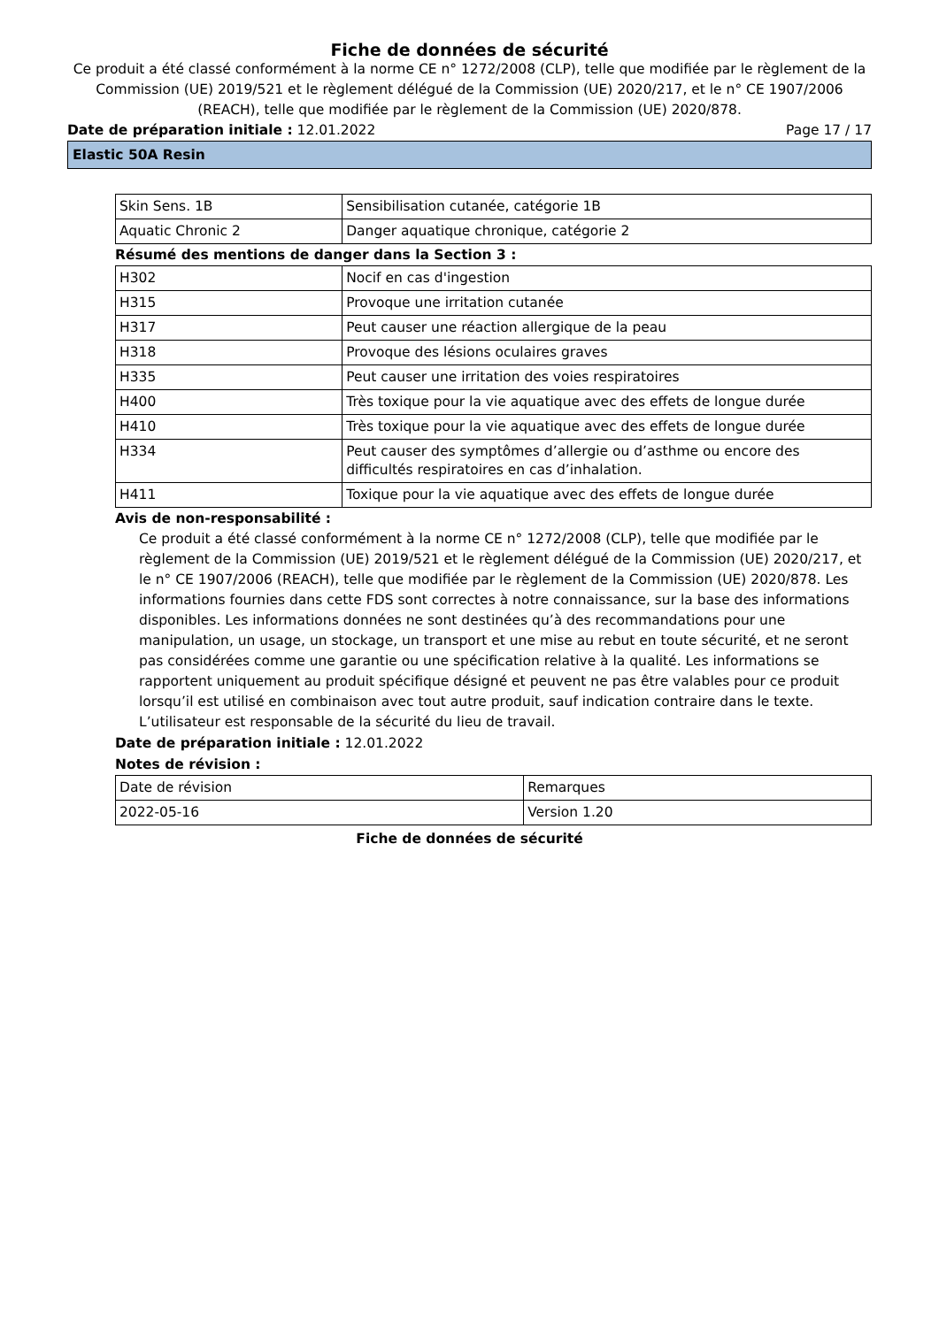Fiche de données de sécurité
Ce produit a été classé conformément à la norme CE n° 1272/2008 (CLP), telle que modifiée par le règlement de la Commission (UE) 2019/521 et le règlement délégué de la Commission (UE) 2020/217, et le n° CE 1907/2006 (REACH), telle que modifiée par le règlement de la Commission (UE) 2020/878.
Date de préparation initiale : 12.01.2022 Page 17 / 17
Elastic 50A Resin
| Skin Sens. 1B | Sensibilisation cutanée, catégorie 1B |
| Aquatic Chronic 2 | Danger aquatique chronique, catégorie 2 |
Résumé des mentions de danger dans la Section 3 :
| H302 | Nocif en cas d'ingestion |
| H315 | Provoque une irritation cutanée |
| H317 | Peut causer une réaction allergique de la peau |
| H318 | Provoque des lésions oculaires graves |
| H335 | Peut causer une irritation des voies respiratoires |
| H400 | Très toxique pour la vie aquatique avec des effets de longue durée |
| H410 | Très toxique pour la vie aquatique avec des effets de longue durée |
| H334 | Peut causer des symptômes d’allergie ou d’asthme ou encore des difficultés respiratoires en cas d’inhalation. |
| H411 | Toxique pour la vie aquatique avec des effets de longue durée |
Avis de non-responsabilité :
Ce produit a été classé conformément à la norme CE n° 1272/2008 (CLP), telle que modifiée par le règlement de la Commission (UE) 2019/521 et le règlement délégué de la Commission (UE) 2020/217, et le n° CE 1907/2006 (REACH), telle que modifiée par le règlement de la Commission (UE) 2020/878. Les informations fournies dans cette FDS sont correctes à notre connaissance, sur la base des informations disponibles. Les informations données ne sont destinées qu’à des recommandations pour une manipulation, un usage, un stockage, un transport et une mise au rebut en toute sécurité, et ne seront pas considérées comme une garantie ou une spécification relative à la qualité. Les informations se rapportent uniquement au produit spécifique désigné et peuvent ne pas être valables pour ce produit lorsqu’il est utilisé en combinaison avec tout autre produit, sauf indication contraire dans le texte. L’utilisateur est responsable de la sécurité du lieu de travail.
Date de préparation initiale : 12.01.2022
Notes de révision :
| Date de révision | Remarques |
| 2022-05-16 | Version 1.20 |
Fiche de données de sécurité